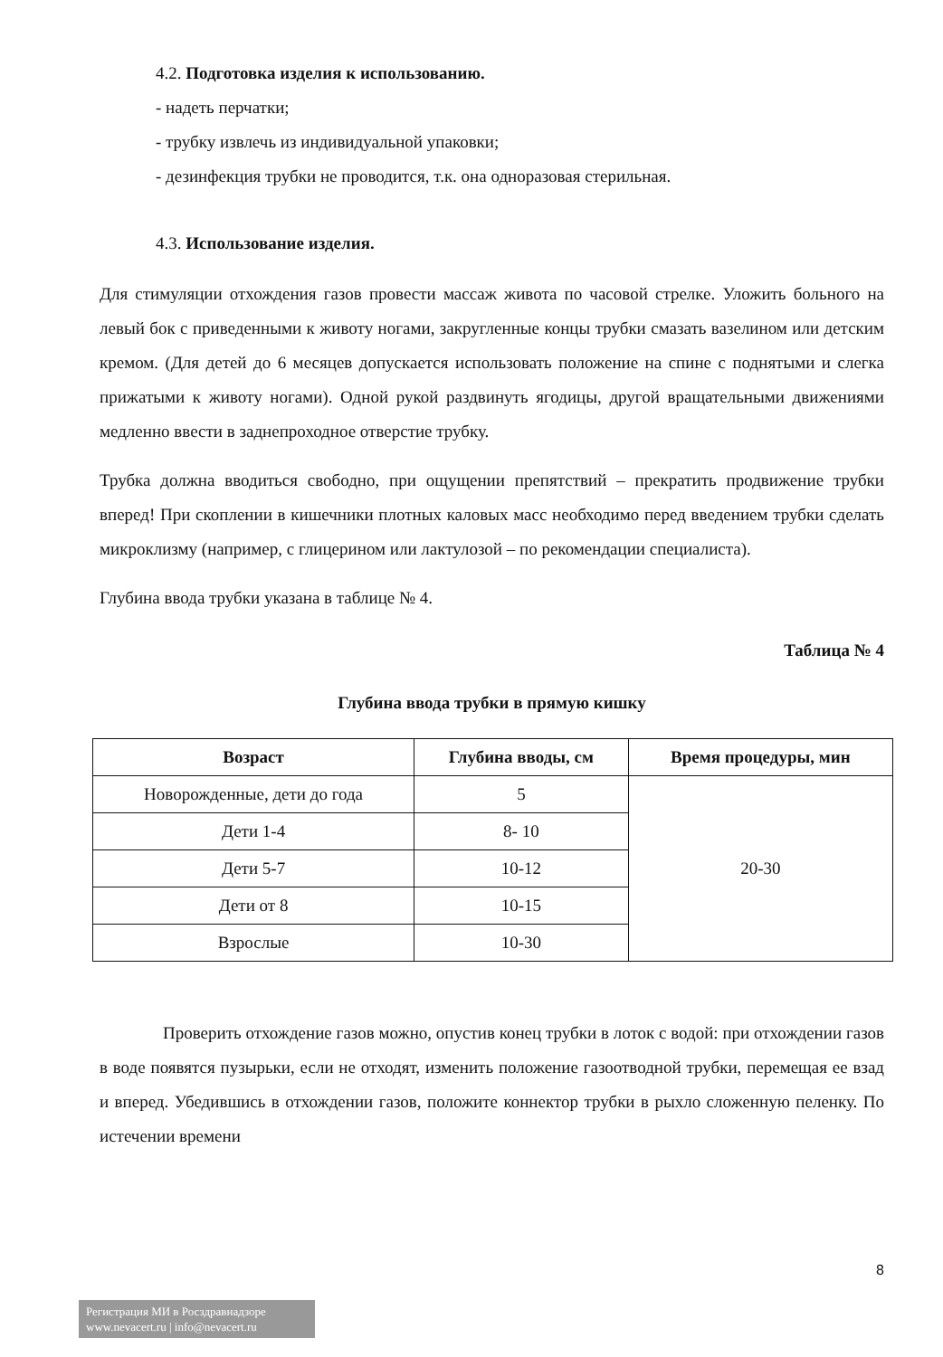4.2. Подготовка изделия к использованию.
- надеть перчатки;
- трубку извлечь из индивидуальной упаковки;
- дезинфекция трубки не проводится, т.к. она одноразовая стерильная.
4.3. Использование изделия.
Для стимуляции отхождения газов провести массаж живота по часовой стрелке. Уложить больного на левый бок с приведенными к животу ногами, закругленные концы трубки смазать вазелином или детским кремом. (Для детей до 6 месяцев допускается использовать положение на спине с поднятыми и слегка прижатыми к животу ногами). Одной рукой раздвинуть ягодицы, другой вращательными движениями медленно ввести в заднепроходное отверстие трубку.
Трубка должна вводиться свободно, при ощущении препятствий – прекратить продвижение трубки вперед! При скоплении в кишечники плотных каловых масс необходимо перед введением трубки сделать микроклизму (например, с глицерином или лактулозой – по рекомендации специалиста).
Глубина ввода трубки указана в таблице № 4.
Таблица № 4
Глубина ввода трубки в прямую кишку
| Возраст | Глубина вводы, см | Время процедуры, мин |
| --- | --- | --- |
| Новорожденные, дети до года | 5 | 20-30 |
| Дети 1-4 | 8- 10 | |
| Дети 5-7 | 10-12 | |
| Дети от 8 | 10-15 | |
| Взрослые | 10-30 | |
Проверить отхождение газов можно, опустив конец трубки в лоток с водой: при отхождении газов в воде появятся пузырьки, если не отходят, изменить положение газоотводной трубки, перемещая ее взад и вперед. Убедившись в отхождении газов, положите коннектор трубки в рыхло сложенную пеленку. По истечении времени
8
Регистрация МИ в Росздравнадзоре
www.nevacert.ru | info@nevacert.ru